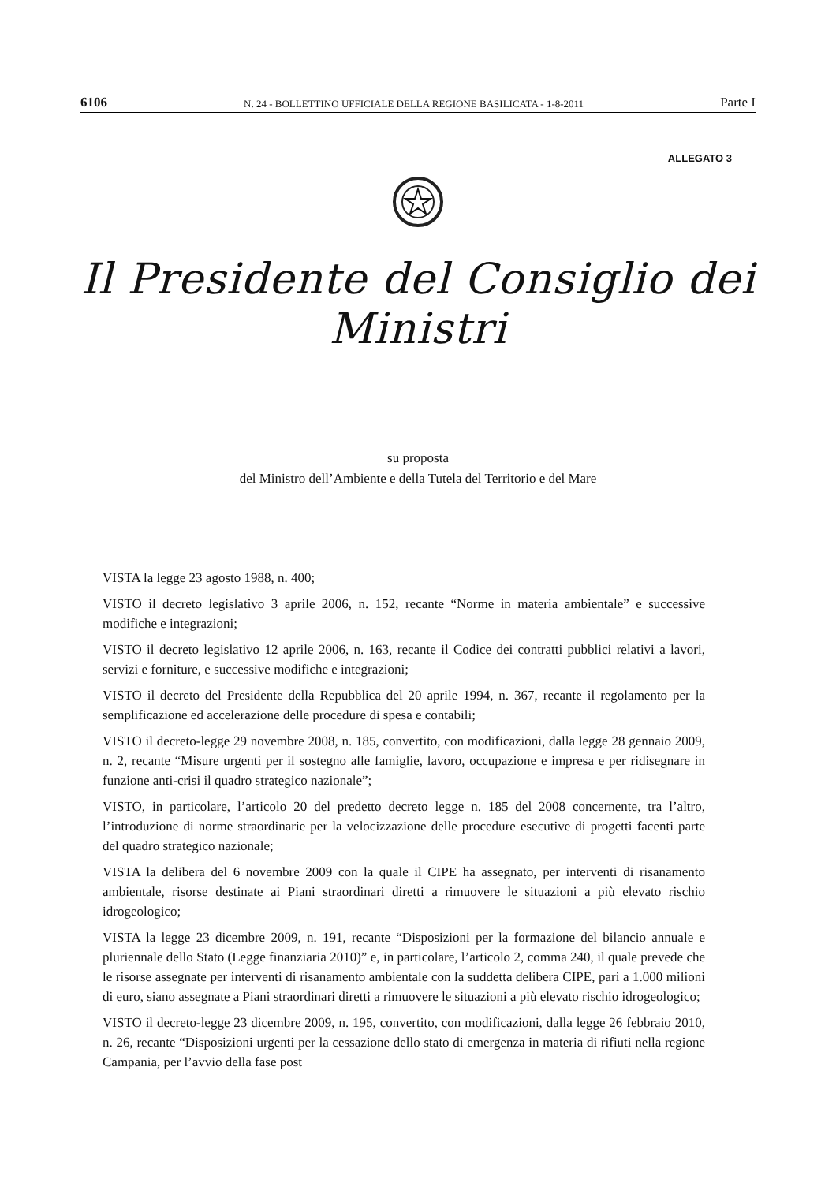6106 N. 24 - BOLLETTINO UFFICIALE DELLA REGIONE BASILICATA - 1-8-2011 Parte I
ALLEGATO 3
Il Presidente del Consiglio dei Ministri
su proposta
del Ministro dell’Ambiente e della Tutela del Territorio e del Mare
VISTA la legge 23 agosto 1988, n. 400;
VISTO il decreto legislativo 3 aprile 2006, n. 152, recante “Norme in materia ambientale” e successive modifiche e integrazioni;
VISTO il decreto legislativo 12 aprile 2006, n. 163, recante il Codice dei contratti pubblici relativi a lavori, servizi e forniture, e successive modifiche e integrazioni;
VISTO il decreto del Presidente della Repubblica del 20 aprile 1994, n. 367, recante il regolamento per la semplificazione ed accelerazione delle procedure di spesa e contabili;
VISTO il decreto-legge 29 novembre 2008, n. 185, convertito, con modificazioni, dalla legge 28 gennaio 2009, n. 2, recante “Misure urgenti per il sostegno alle famiglie, lavoro, occupazione e impresa e per ridisegnare in funzione anti-crisi il quadro strategico nazionale”;
VISTO, in particolare, l’articolo 20 del predetto decreto legge n. 185 del 2008 concernente, tra l’altro, l’introduzione di norme straordinarie per la velocizzazione delle procedure esecutive di progetti facenti parte del quadro strategico nazionale;
VISTA la delibera del 6 novembre 2009 con la quale il CIPE ha assegnato, per interventi di risanamento ambientale, risorse destinate ai Piani straordinari diretti a rimuovere le situazioni a più elevato rischio idrogeologico;
VISTA la legge 23 dicembre 2009, n. 191, recante “Disposizioni per la formazione del bilancio annuale e pluriennale dello Stato (Legge finanziaria 2010)” e, in particolare, l’articolo 2, comma 240, il quale prevede che le risorse assegnate per interventi di risanamento ambientale con la suddetta delibera CIPE, pari a 1.000 milioni di euro, siano assegnate a Piani straordinari diretti a rimuovere le situazioni a più elevato rischio idrogeologico;
VISTO il decreto-legge 23 dicembre 2009, n. 195, convertito, con modificazioni, dalla legge 26 febbraio 2010, n. 26, recante “Disposizioni urgenti per la cessazione dello stato di emergenza in materia di rifiuti nella regione Campania, per l’avvio della fase post